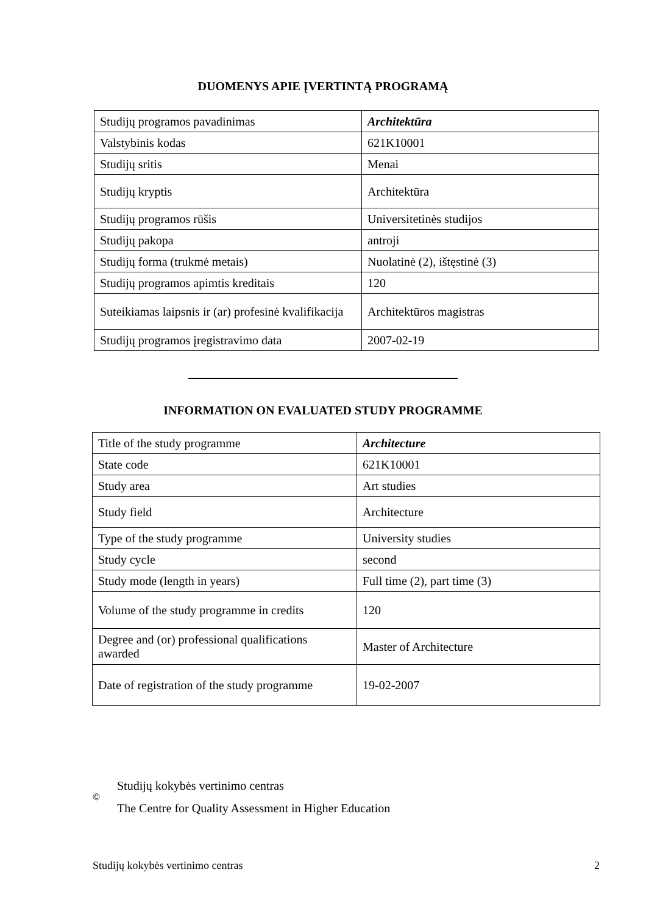DUOMENYS APIE ĮVERTINTĄ PROGRAMĄ
| Studijų programos pavadinimas | Architektūra |
| Valstybinis kodas | 621K10001 |
| Studijų sritis | Menai |
| Studijų kryptis | Architektūra |
| Studijų programos rūšis | Universitetinės studijos |
| Studijų pakopa | antroji |
| Studijų forma (trukmė metais) | Nuolatinė (2), ištęstinė (3) |
| Studijų programos apimtis kreditais | 120 |
| Suteikiamas laipsnis ir (ar) profesinė kvalifikacija | Architektūros magistras |
| Studijų programos įregistravimo data | 2007-02-19 |
INFORMATION ON EVALUATED STUDY PROGRAMME
| Title of the study programme | Architecture |
| State code | 621K10001 |
| Study area | Art studies |
| Study field | Architecture |
| Type of the study programme | University studies |
| Study cycle | second |
| Study mode (length in years) | Full time (2), part time (3) |
| Volume of the study programme in credits | 120 |
| Degree and (or) professional qualifications awarded | Master of Architecture |
| Date of registration of the study programme | 19-02-2007 |
©
Studijų kokybės vertinimo centras
The Centre for Quality Assessment in Higher Education
Studijų kokybės vertinimo centras 2